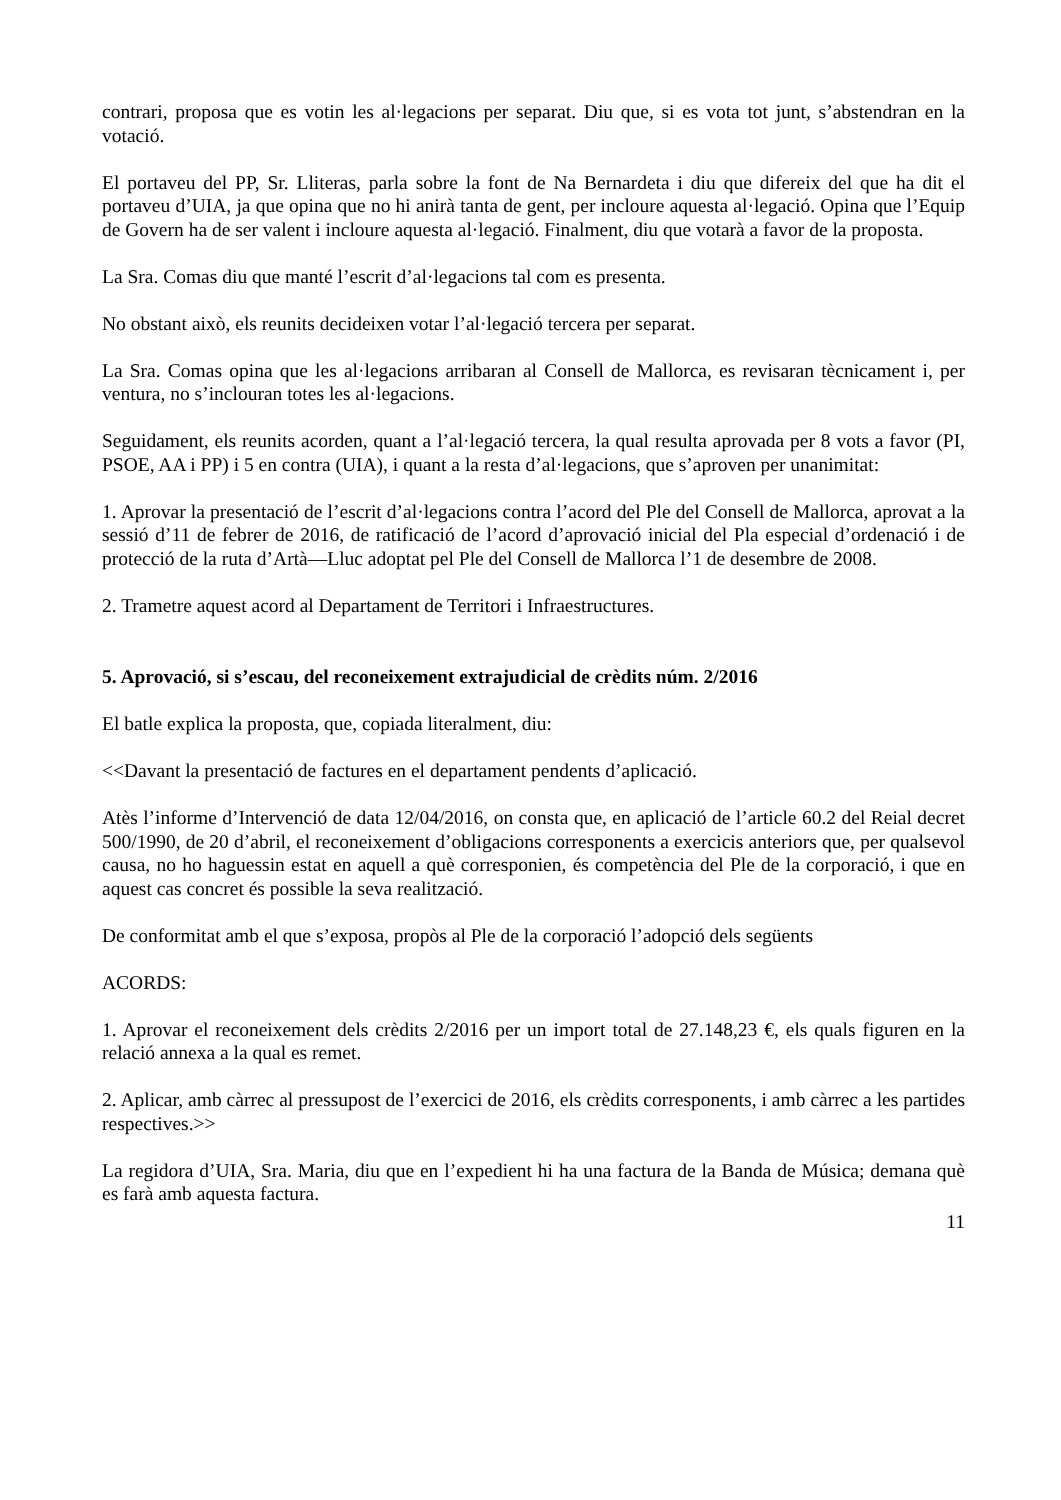contrari, proposa que es votin les al·legacions per separat. Diu que, si es vota tot junt, s’abstendran en la votació.
El portaveu del PP, Sr. Lliteras, parla sobre la font de Na Bernardeta i diu que difereix del que ha dit el portaveu d’UIA, ja que opina que no hi anirà tanta de gent, per incloure aquesta al·legació. Opina que l’Equip de Govern ha de ser valent i incloure aquesta al·legació. Finalment, diu que votarà a favor de la proposta.
La Sra. Comas diu que manté l’escrit d’al·legacions tal com es presenta.
No obstant això, els reunits decideixen votar l’al·legació tercera per separat.
La Sra. Comas opina que les al·legacions arribaran al Consell de Mallorca, es revisaran tècnicament i, per ventura, no s’inclouran totes les al·legacions.
Seguidament, els reunits acorden, quant a l’al·legació tercera, la qual resulta aprovada per 8 vots a favor (PI, PSOE, AA i PP) i 5 en contra (UIA), i quant a la resta d’al·legacions, que s’aproven per unanimitat:
1. Aprovar la presentació de l’escrit d’al·legacions contra l’acord del Ple del Consell de Mallorca, aprovat a la sessió d’11 de febrer de 2016, de ratificació de l’acord d’aprovació inicial del Pla especial d’ordenació i de protecció de la ruta d’Artà—Lluc adoptat pel Ple del Consell de Mallorca l’1 de desembre de 2008.
2. Trametre aquest acord al Departament de Territori i Infraestructures.
5. Aprovació, si s’escau, del reconeixement extrajudicial de crèdits núm. 2/2016
El batle explica la proposta, que, copiada literalment, diu:
<<Davant la presentació de factures en el departament pendents d’aplicació.
Atès l’informe d’Intervenció de data 12/04/2016, on consta que, en aplicació de l’article 60.2 del Reial decret 500/1990, de 20 d’abril, el reconeixement d’obligacions corresponents a exercicis anteriors que, per qualsevol causa, no ho haguessin estat en aquell a què corresponien, és competència del Ple de la corporació, i que en aquest cas concret és possible la seva realització.
De conformitat amb el que s’exposa, propòs al Ple de la corporació l’adopció dels següents
ACORDS:
1. Aprovar el reconeixement dels crèdits 2/2016 per un import total de 27.148,23 €, els quals figuren en la relació annexa a la qual es remet.
2. Aplicar, amb càrrec al pressupost de l’exercici de 2016, els crèdits corresponents, i amb càrrec a les partides respectives.>>
La regidora d’UIA, Sra. Maria, diu que en l’expedient hi ha una factura de la Banda de Música; demana què es farà amb aquesta factura.
11